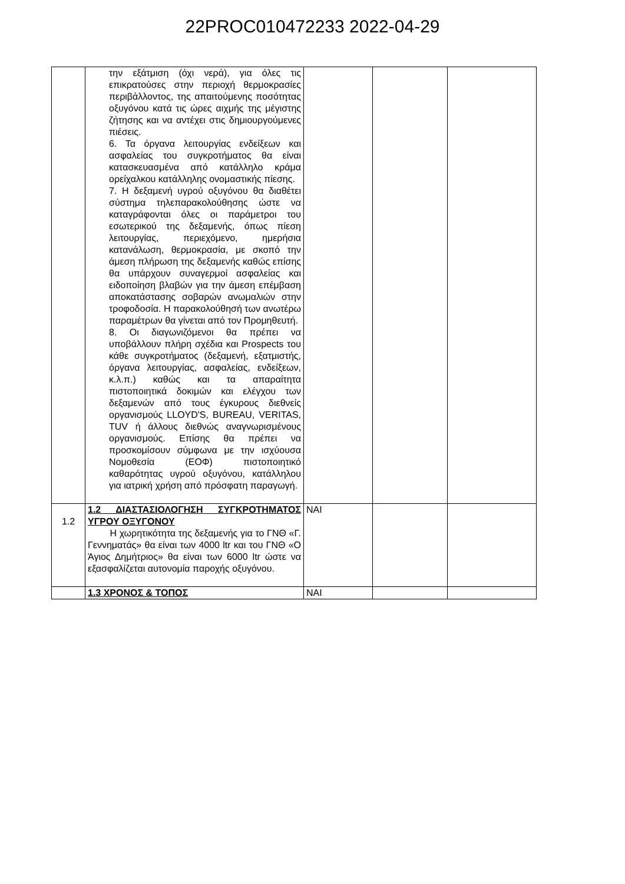22PROC010472233 2022-04-29
| | την εξάτμιση (όχι νερά), για όλες τις επικρατούσες στην περιοχή θερμοκρασίες περιβάλλοντος, της απαιτούμενης ποσότητας οξυγόνου κατά τις ώρες αιχμής της μέγιστης ζήτησης και να αντέχει στις δημιουργούμενες πιέσεις. 6. Τα όργανα λειτουργίας ενδείξεων και ασφαλείας του συγκροτήματος θα είναι κατασκευασμένα από κατάλληλο κράμα ορείχαλκου κατάλληλης ονομαστικής πίεσης. 7. Η δεξαμενή υγρού οξυγόνου θα διαθέτει σύστημα τηλεπαρακολούθησης ώστε να καταγράφονται όλες οι παράμετροι του εσωτερικού της δεξαμενής, όπως πίεση λειτουργίας, περιεχόμενο, ημερήσια κατανάλωση, θερμοκρασία, με σκοπό την άμεση πλήρωση της δεξαμενής καθώς επίσης θα υπάρχουν συναγερμοί ασφαλείας και ειδοποίηση βλαβών για την άμεση επέμβαση αποκατάστασης σοβαρών ανωμαλιών στην τροφοδοσία. Η παρακολούθησή των ανωτέρω παραμέτρων θα γίνεται από τον Προμηθευτή. 8. Οι διαγωνιζόμενοι θα πρέπει να υποβάλλουν πλήρη σχέδια και Prospects του κάθε συγκροτήματος (δεξαμενή, εξατμιστής, όργανα λειτουργίας, ασφαλείας, ενδείξεων, κ.λ.π.) καθώς και τα απαραίτητα πιστοποιητικά δοκιμών και ελέγχου των δεξαμενών από τους έγκυρους διεθνείς οργανισμούς LLOYD'S, BUREAU, VERITAS, TUV ή άλλους διεθνώς αναγνωρισμένους οργανισμούς. Επίσης θα πρέπει να προσκομίσουν σύμφωνα με την ισχύουσα Νομοθεσία (ΕΟΦ) πιστοποιητικό καθαρότητας υγρού οξυγόνου, κατάλληλου για ιατρική χρήση από πρόσφατη παραγωγή. | | | |
| 1.2 | 1.2 ΔΙΑΣΤΑΣΙΟΛΟΓΗΣΗ ΣΥΓΚΡΟΤΗΜΑΤΟΣ ΥΓΡΟΥ ΟΞΥΓΟΝΟΥ Η χωρητικότητα της δεξαμενής για το ΓΝΘ «Γ. Γεννηματάς» θα είναι των 4000 ltr και του ΓΝΘ «Ο Άγιος Δημήτριος» θα είναι των 6000 ltr ώστε να εξασφαλίζεται αυτονομία παροχής οξυγόνου. | ΝΑΙ | | |
| | 1.3 ΧΡΟΝΟΣ & ΤΟΠΟΣ | ΝΑΙ | | |